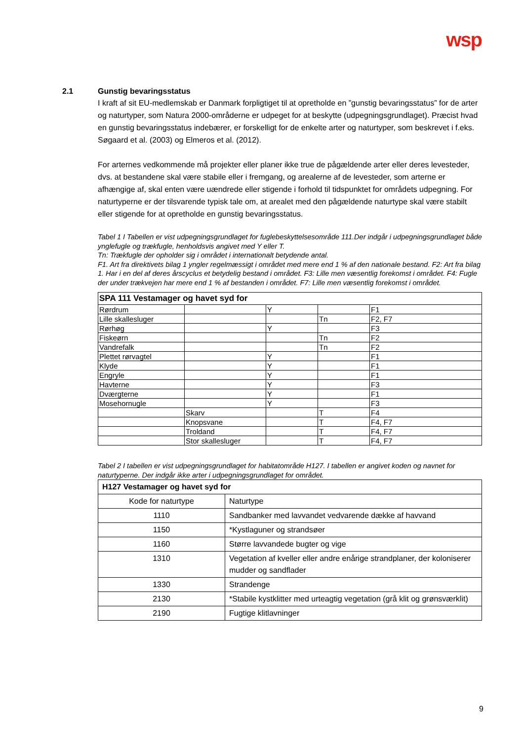wsp
2.1 Gunstig bevaringsstatus
I kraft af sit EU-medlemskab er Danmark forpligtiget til at opretholde en ”gunstig bevaringsstatus” for de arter og naturtyper, som Natura 2000-områderne er udpeget for at beskytte (udpegningsgrundlaget). Præcist hvad en gunstig bevaringsstatus indebærer, er forskelligt for de enkelte arter og naturtyper, som beskrevet i f.eks. Søgaard et al. (2003) og Elmeros et al. (2012).
For arternes vedkommende må projekter eller planer ikke true de pågældende arter eller deres levesteder, dvs. at bestandene skal være stabile eller i fremgang, og arealerne af de levesteder, som arterne er afhængige af, skal enten være uændrede eller stigende i forhold til tidspunktet for områdets udpegning. For naturtyperne er der tilsvarende typisk tale om, at arealet med den pågældende naturtype skal være stabilt eller stigende for at opretholde en gunstig bevaringsstatus.
Tabel 1 I Tabellen er vist udpegningsgrundlaget for fuglebeskyttelsesområde 111.Der indgår i udpegningsgrundlaget både ynglefugle og trækfugle, henholdsvis angivet med Y eller T.
Tn: Trækfugle der opholder sig i området i internationalt betydende antal.
F1. Art fra direktivets bilag 1 yngler regelmæssigt i området med mere end 1 % af den nationale bestand. F2: Art fra bilag 1. Har i en del af deres årscyclus et betydelig bestand i området. F3: Lille men væsentlig forekomst i området. F4: Fugle der under trækvejen har mere end 1 % af bestanden i området. F7: Lille men væsentlig forekomst i området.
| SPA 111 Vestamager og havet syd for | | | | |
| --- | --- | --- | --- | --- |
| Rørdrum | | Y | | F1 |
| Lille skallesluger | | | Tn | F2, F7 |
| Rørhøg | | Y | | F3 |
| Fiskeørn | | | Tn | F2 |
| Vandrefalk | | | Tn | F2 |
| Plettet rørvagtel | | Y | | F1 |
| Klyde | | Y | | F1 |
| Engryle | | Y | | F1 |
| Havterne | | Y | | F3 |
| Dværgterne | | Y | | F1 |
| Mosehornugle | | Y | | F3 |
| | Skarv | | T | F4 |
| | Knopsvane | | T | F4, F7 |
| | Troldand | | T | F4, F7 |
| | Stor skallesluger | | T | F4, F7 |
Tabel 2 I tabellen er vist udpegningsgrundlaget for habitatområde H127. I tabellen er angivet koden og navnet for naturtyperne. Der indgår ikke arter i udpegningsgrundlaget for området.
| H127 Vestamager og havet syd for | |
| --- | --- |
| Kode for naturtype | Naturtype |
| 1110 | Sandbanker med lavvandet vedvarende dække af havvand |
| 1150 | *Kystlaguner og strandsøer |
| 1160 | Større lavvandede bugter og vige |
| 1310 | Vegetation af kveller eller andre enårige strandplaner, der koloniserer mudder og sandflader |
| 1330 | Strandenge |
| 2130 | *Stabile kystklitter med urteagtig vegetation (grå klit og grønsværklit) |
| 2190 | Fugtige klitlavninger |
9